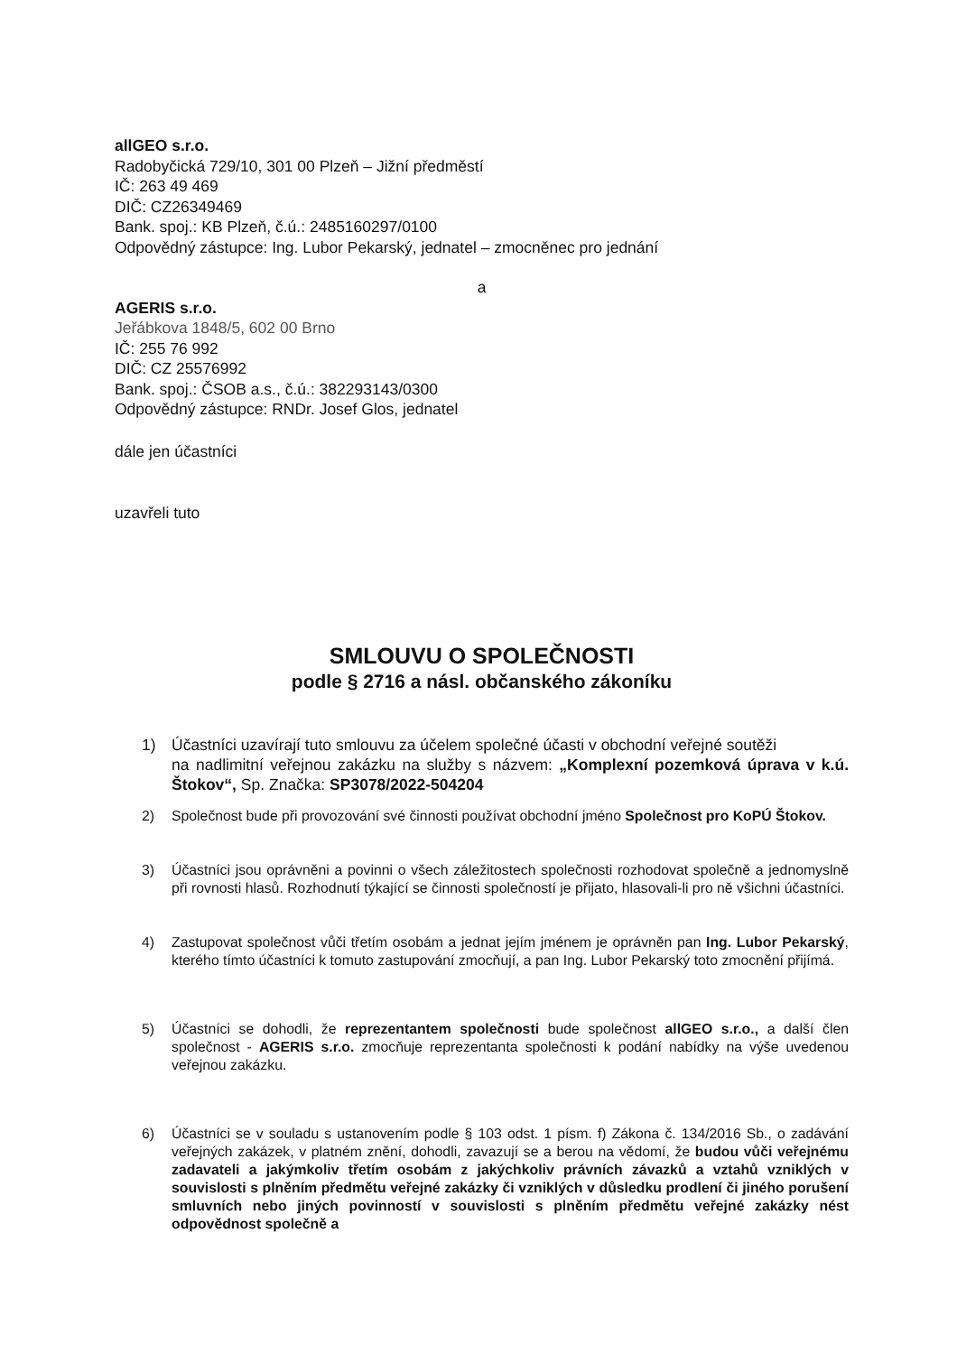allGEO s.r.o.
Radobyčická 729/10, 301 00 Plzeň – Jižní předměstí
IČ: 263 49 469
DIČ: CZ26349469
Bank. spoj.: KB Plzeň, č.ú.: 2485160297/0100
Odpovědný zástupce: Ing. Lubor Pekarský, jednatel – zmocněnec pro jednání
a
AGERIS s.r.o.
Jeřábkova 1848/5, 602 00 Brno
IČ: 255 76 992
DIČ: CZ 25576992
Bank. spoj.: ČSOB a.s., č.ú.: 382293143/0300
Odpovědný zástupce: RNDr. Josef Glos, jednatel
dále jen účastníci
uzavřeli tuto
SMLOUVU O SPOLEČNOSTI
podle § 2716 a násl. občanského zákoníku
1) Účastníci uzavírají tuto smlouvu za účelem společné účasti v obchodní veřejné soutěži
na nadlimitní veřejnou zakázku na služby s názvem: „Komplexní pozemková úprava v k.ú. Štokov“, Sp. Značka: SP3078/2022-504204
2) Společnost bude při provozování své činnosti používat obchodní jméno Společnost pro KoPÚ Štokov.
3) Účastníci jsou oprávněni a povinni o všech záležitostech společnosti rozhodovat společně a jednomyslně při rovnosti hlasů. Rozhodnutí týkající se činnosti společností je přijato, hlasovali-li pro ně všichni účastníci.
4) Zastupovat společnost vůči třetím osobám a jednat jejím jménem je oprávněn pan Ing. Lubor Pekarský, kterého tímto účastníci k tomuto zastupování zmocňují, a pan Ing. Lubor Pekarský toto zmocnění přijímá.
5) Účastníci se dohodli, že reprezentantem společnosti bude společnost allGEO s.r.o., a další člen společnost - AGERIS s.r.o. zmocňuje reprezentanta společnosti k podání nabídky na výše uvedenou veřejnou zakázku.
6) Účastníci se v souladu s ustanovením podle § 103 odst. 1 písm. f) Zákona č. 134/2016 Sb., o zadávání veřejných zakázek, v platném znění, dohodli, zavazují se a berou na vědomí, že budou vůči veřejnému zadavateli a jakýmkoliv třetím osobám z jakýchkoliv právních závazků a vztahů vzniklých v souvislosti s plněním předmětu veřejné zakázky či vzniklých v důsledku prodlení či jiného porušení smluvních nebo jiných povinností v souvislosti s plněním předmětu veřejné zakázky nést odpovědnost společně a